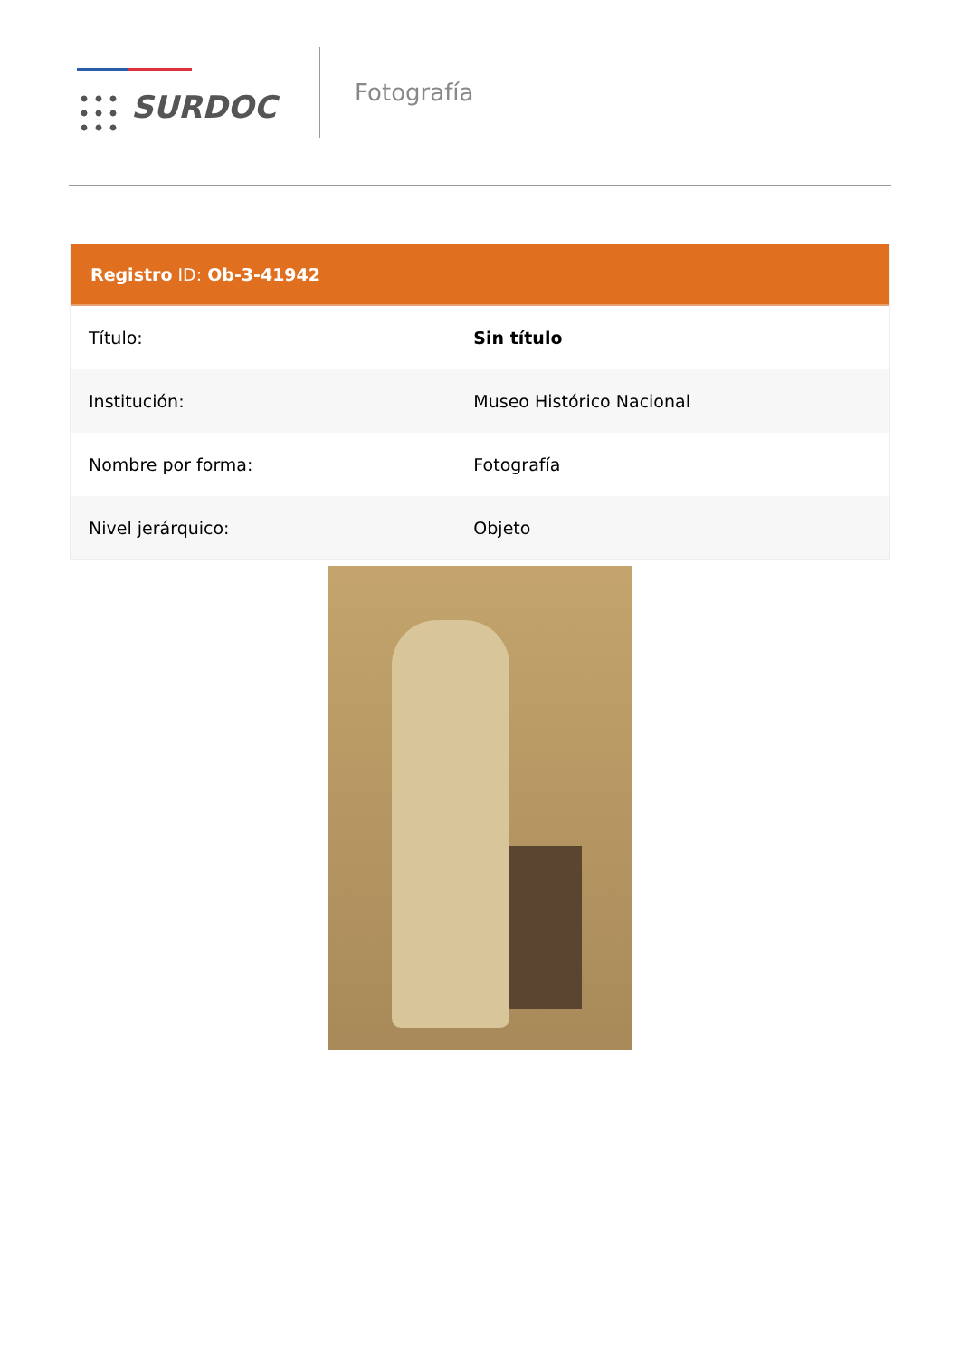SURDOC
Fotografía
Registro ID: Ob-3-41942
| Título: | Sin título |
| Institución: | Museo Histórico Nacional |
| Nombre por forma: | Fotografía |
| Nivel jerárquico: | Objeto |